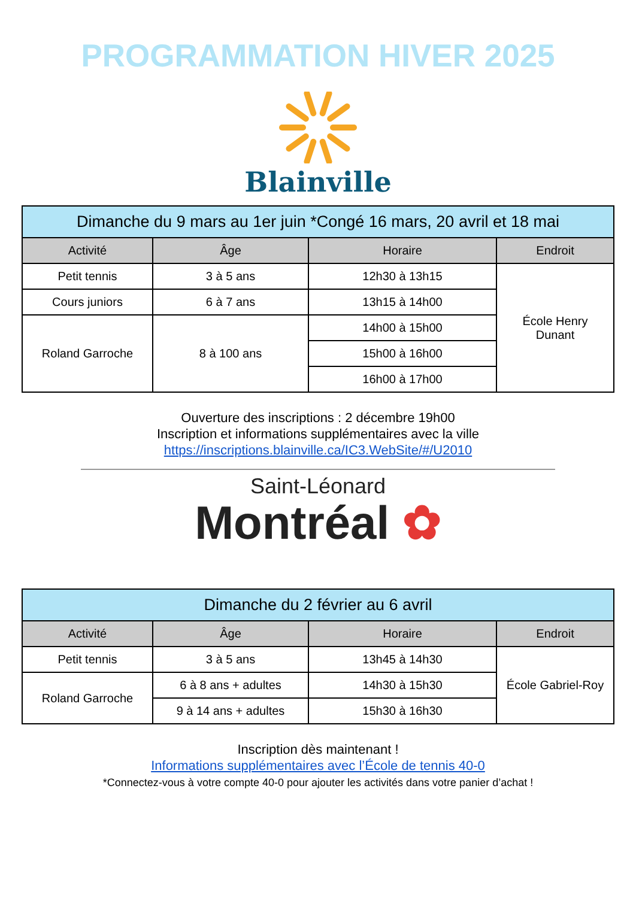PROGRAMMATION HIVER 2025
Blainville
| Dimanche du 9 mars au 1er juin *Congé 16 mars, 20 avril et 18 mai | | | |
| Activité | Âge | Horaire | Endroit |
| Petit tennis | 3 à 5 ans | 12h30 à 13h15 | École Henry Dunant |
| Cours juniors | 6 à 7 ans | 13h15 à 14h00 | |
| Roland Garroche | 8 à 100 ans | 14h00 à 15h00 | |
| | | 15h00 à 16h00 | |
| | | 16h00 à 17h00 | |
Ouverture des inscriptions : 2 décembre 19h00
Inscription et informations supplémentaires avec la ville
https://inscriptions.blainville.ca/IC3.WebSite/#/U2010
Saint-Léonard
Montréal ✿
| Dimanche du 2 février au 6 avril | | | |
| Activité | Âge | Horaire | Endroit |
| Petit tennis | 3 à 5 ans | 13h45 à 14h30 | École Gabriel-Roy |
| Roland Garroche | 6 à 8 ans + adultes | 14h30 à 15h30 | |
| | 9 à 14 ans + adultes | 15h30 à 16h30 | |
Inscription dès maintenant !
Informations supplémentaires avec l’École de tennis 40-0
*Connectez-vous à votre compte 40-0 pour ajouter les activités dans votre panier d’achat !